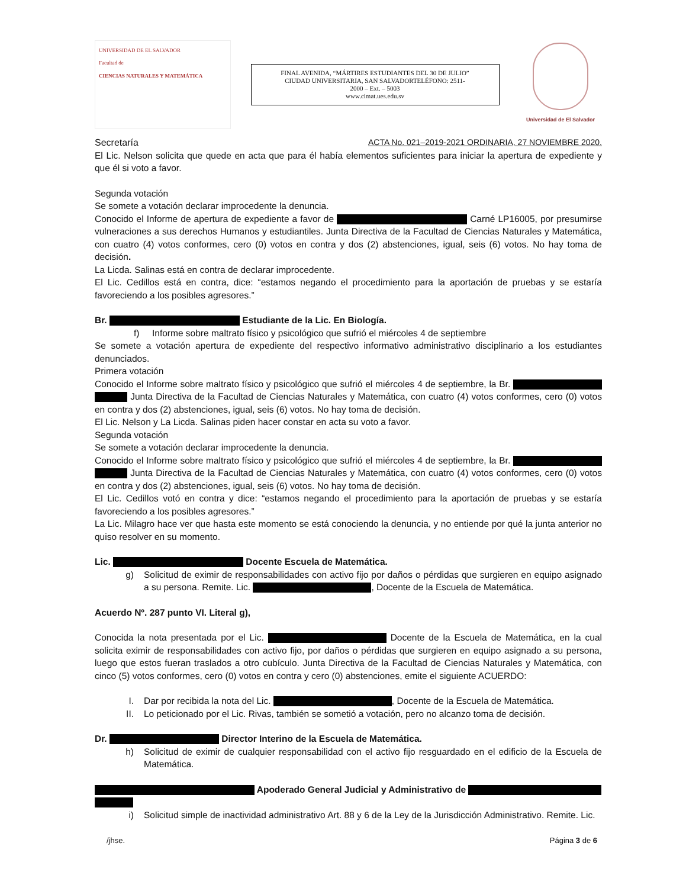UNIVERSIDAD DE EL SALVADOR
Facultad de
CIENCIAS NATURALES Y MATEMÁTICA
FINAL AVENIDA, “MÁRTIRES ESTUDIANTES DEL 30 DE JULIO”
CIUDAD UNIVERSITARIA, SAN SALVADORTELÉFONO: 2511-
2000 – Ext. – 5003
www.cimat.ues.edu.sv
Universidad de El Salvador
Secretaría ACTA No. 021–2019-2021 ORDINARIA, 27 NOVIEMBRE 2020.
El Lic. Nelson solicita que quede en acta que para él había elementos suficientes para iniciar la apertura de expediente y que él si voto a favor.
Segunda votación
Se somete a votación declarar improcedente la denuncia.
Conocido el Informe de apertura de expediente a favor de Carné LP16005, por presumirse vulneraciones a sus derechos Humanos y estudiantiles. Junta Directiva de la Facultad de Ciencias Naturales y Matemática, con cuatro (4) votos conformes, cero (0) votos en contra y dos (2) abstenciones, igual, seis (6) votos. No hay toma de decisión.
La Licda. Salinas está en contra de declarar improcedente.
El Lic. Cedillos está en contra, dice: “estamos negando el procedimiento para la aportación de pruebas y se estaría favoreciendo a los posibles agresores.”
Br. Estudiante de la Lic. En Biología.
f) Informe sobre maltrato físico y psicológico que sufrió el miércoles 4 de septiembre
Se somete a votación apertura de expediente del respectivo informativo administrativo disciplinario a los estudiantes denunciados.
Primera votación
Conocido el Informe sobre maltrato físico y psicológico que sufrió el miércoles 4 de septiembre, la Br. Junta Directiva de la Facultad de Ciencias Naturales y Matemática, con cuatro (4) votos conformes, cero (0) votos en contra y dos (2) abstenciones, igual, seis (6) votos. No hay toma de decisión.
El Lic. Nelson y La Licda. Salinas piden hacer constar en acta su voto a favor.
Segunda votación
Se somete a votación declarar improcedente la denuncia.
Conocido el Informe sobre maltrato físico y psicológico que sufrió el miércoles 4 de septiembre, la Br. Junta Directiva de la Facultad de Ciencias Naturales y Matemática, con cuatro (4) votos conformes, cero (0) votos en contra y dos (2) abstenciones, igual, seis (6) votos. No hay toma de decisión.
El Lic. Cedillos votó en contra y dice: “estamos negando el procedimiento para la aportación de pruebas y se estaría favoreciendo a los posibles agresores.”
La Lic. Milagro hace ver que hasta este momento se está conociendo la denuncia, y no entiende por qué la junta anterior no quiso resolver en su momento.
Lic. Docente Escuela de Matemática.
g) Solicitud de eximir de responsabilidades con activo fijo por daños o pérdidas que surgieren en equipo asignado a su persona. Remite. Lic. , Docente de la Escuela de Matemática.
Acuerdo Nº. 287 punto VI. Literal g),
Conocida la nota presentada por el Lic. Docente de la Escuela de Matemática, en la cual solicita eximir de responsabilidades con activo fijo, por daños o pérdidas que surgieren en equipo asignado a su persona, luego que estos fueran traslados a otro cubículo. Junta Directiva de la Facultad de Ciencias Naturales y Matemática, con cinco (5) votos conformes, cero (0) votos en contra y cero (0) abstenciones, emite el siguiente ACUERDO:
I. Dar por recibida la nota del Lic. , Docente de la Escuela de Matemática.
II. Lo peticionado por el Lic. Rivas, también se sometió a votación, pero no alcanzo toma de decisión.
Dr. Director Interino de la Escuela de Matemática.
h) Solicitud de eximir de cualquier responsabilidad con el activo fijo resguardado en el edificio de la Escuela de Matemática.
Apoderado General Judicial y Administrativo de
i) Solicitud simple de inactividad administrativo Art. 88 y 6 de la Ley de la Jurisdicción Administrativo. Remite. Lic.
/jhse. Página 3 de 6